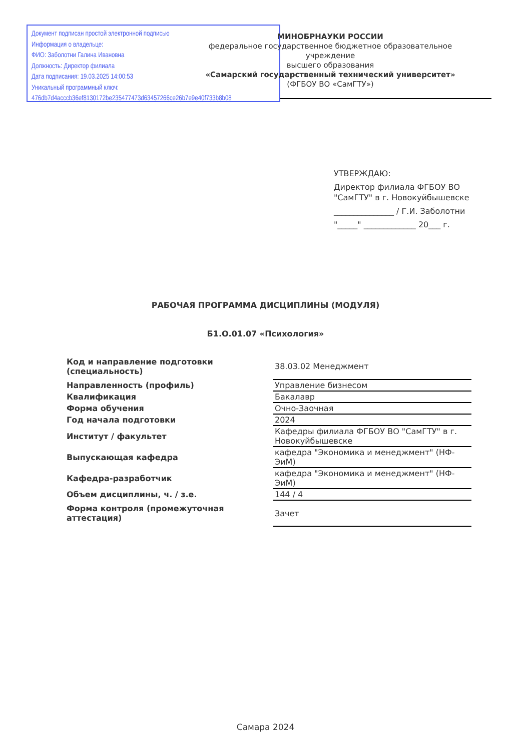Документ подписан простой электронной подписью
Информация о владельце:
ФИО: Заболотни Галина Ивановна
Должность: Директор филиала
Дата подписания: 19.03.2025 14:00:53
Уникальный программный ключ:
476db7d4acccb36ef8130172be235477473d63457266ce26b7e9e40f733b8b08
МИНОБРНАУКИ РОССИИ
федеральное государственное бюджетное образовательное учреждение
высшего образования
«Самарский государственный технический университет»
(ФГБОУ ВО «СамГТУ»)
УТВЕРЖДАЮ:
Директор филиала ФГБОУ ВО
"СамГТУ" в г. Новокуйбышевске
_______________ / Г.И. Заболотни
"_____" _____________ 20___ г.
РАБОЧАЯ ПРОГРАММА ДИСЦИПЛИНЫ (МОДУЛЯ)
Б1.О.01.07 «Психология»
| Код и направление подготовки (специальность) | 38.03.02 Менеджмент |
| Направленность (профиль) | Управление бизнесом |
| Квалификация | Бакалавр |
| Форма обучения | Очно-Заочная |
| Год начала подготовки | 2024 |
| Институт / факультет | Кафедры филиала ФГБОУ ВО "СамГТУ" в г. Новокуйбышевске |
| Выпускающая кафедра | кафедра "Экономика и менеджмент" (НФ-ЭиМ) |
| Кафедра-разработчик | кафедра "Экономика и менеджмент" (НФ-ЭиМ) |
| Объем дисциплины, ч. / з.е. | 144 / 4 |
| Форма контроля (промежуточная аттестация) | Зачет |
Самара 2024